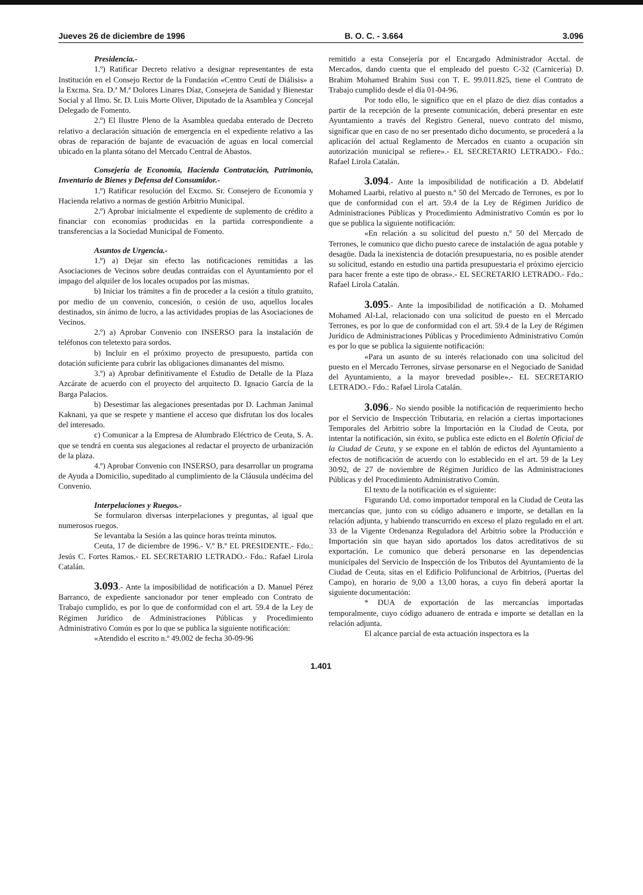Jueves 26 de diciembre de 1996 B. O. C. - 3.664 3.096
Presidencia.-
1.º) Ratificar Decreto relativo a designar representantes de esta Institución en el Consejo Rector de la Fundación «Centro Ceutí de Diálisis» a la Excma. Sra. D.ª M.ª Dolores Linares Díaz, Consejera de Sanidad y Bienestar Social y al Ilmo. Sr. D. Luis Morte Oliver, Diputado de la Asamblea y Concejal Delegado de Fomento.
2.º) El Ilustre Pleno de la Asamblea quedaba enterado de Decreto relativo a declaración situación de emergencia en el expediente relativo a las obras de reparación de bajante de evacuación de aguas en local comercial ubicado en la planta sótano del Mercado Central de Abastos.
Consejería de Economía, Hacienda Contratación, Patrimonio, Inventario de Bienes y Defensa del Consumidor.-
1.º) Ratificar resolución del Excmo. Sr. Consejero de Economía y Hacienda relativo a normas de gestión Arbitrio Municipal.
2.º) Aprobar inicialmente el expediente de suplemento de crédito a financiar con economías producidas en la partida correspondiente a transferencias a la Sociedad Municipal de Fomento.
Asuntos de Urgencia.-
1.º) a) Dejar sin efecto las notificaciones remitidas a las Asociaciones de Vecinos sobre deudas contraídas con el Ayuntamiento por el impago del alquiler de los locales ocupados por las mismas.
b) Iniciar los trámites a fin de proceder a la cesión a título gratuito, por medio de un convenio, concesión, o cesión de uso, aquellos locales destinados, sin ánimo de lucro, a las actividades propias de las Asociaciones de Vecinos.
2.º) a) Aprobar Convenio con INSERSO para la instalación de teléfonos con teletexto para sordos.
b) Incluir en el próximo proyecto de presupuesto, partida con dotación suficiente para cubrir las obligaciones dimanantes del mismo.
3.º) a) Aprobar definitivamente el Estudio de Detalle de la Plaza Azcárate de acuerdo con el proyecto del arquitecto D. Ignacio García de la Barga Palacios.
b) Desestimar las alegaciones presentadas por D. Lachman Janimal Kaknani, ya que se respete y mantiene el acceso que disfrutan los dos locales del interesado.
c) Comunicar a la Empresa de Alumbrado Eléctrico de Ceuta, S. A. que se tendrá en cuenta sus alegaciones al redactar el proyecto de urbanización de la plaza.
4.º) Aprobar Convenio con INSERSO, para desarrollar un programa de Ayuda a Domicilio, supeditado al cumplimiento de la Cláusula undécima del Convenio.
Interpelaciones y Ruegos.-
Se formularon diversas interpelaciones y preguntas, al igual que numerosos ruegos.
Se levantaba la Sesión a las quince horas treinta minutos.
Ceuta, 17 de diciembre de 1996.- V.º B.º EL PRESIDENTE.- Fdo.: Jesús C. Fortes Ramos.- EL SECRETARIO LETRADO.- Fdo.: Rafael Lirola Catalán.
3.093.- Ante la imposibilidad de notificación a D. Manuel Pérez Barranco, de expediente sancionador por tener empleado con Contrato de Trabajo cumplido, es por lo que de conformidad con el art. 59.4 de la Ley de Régimen Jurídico de Administraciones Públicas y Procedimiento Administrativo Común es por lo que se publica la siguiente notificación:
«Atendido el escrito n.º 49.002 de fecha 30-09-96
remitido a esta Consejería por el Encargado Administrador Acctal. de Mercados, dando cuenta que el empleado del puesto C-32 (Carnicería) D. Brahim Mohamed Brahim Susi con T. E. 99.011.825, tiene el Contrato de Trabajo cumplido desde el día 01-04-96.
Por todo ello, le significo que en el plazo de diez días contados a partir de la recepción de la presente comunicación, deberá presentar en este Ayuntamiento a través del Registro General, nuevo contrato del mismo, significar que en caso de no ser presentado dicho documento, se procederá a la aplicación del actual Reglamento de Mercados en cuanto a ocupación sin autorización municipal se refiere».- EL SECRETARIO LETRADO.- Fdo.: Rafael Lirola Catalán.
3.094.- Ante la imposibilidad de notificación a D. Abdelatif Mohamed Laarbi, relativo al puesto n.º 50 del Mercado de Terrones, es por lo que de conformidad con el art. 59.4 de la Ley de Régimen Jurídico de Administraciones Públicas y Procedimiento Administrativo Común es por lo que se publica la siguiente notificación:
«En relación a su solicitud del puesto n.º 50 del Mercado de Terrones, le comunico que dicho puesto carece de instalación de agua potable y desagüe. Dada la inexistencia de dotación presupuestaria, no es posible atender su solicitud, estando en estudio una partida presupuestaria el próximo ejercicio para hacer frente a este tipo de obras».- EL SECRETARIO LETRADO.- Fdo.: Rafael Lirola Catalán.
3.095.- Ante la imposibilidad de notificación a D. Mohamed Mohamed Al-Lal, relacionado con una solicitud de puesto en el Mercado Terrones, es por lo que de conformidad con el art. 59.4 de la Ley de Régimen Jurídico de Administraciones Públicas y Procedimiento Administrativo Común es por lo que se publica la siguiente notificación:
«Para un asunto de su interés relacionado con una solicitud del puesto en el Mercado Terrones, sírvase personarse en el Negociado de Sanidad del Ayuntamiento, a la mayor brevedad posible».- EL SECRETARIO LETRADO.- Fdo.: Rafael Lirola Catalán.
3.096.- No siendo posible la notificación de requerimiento hecho por el Servicio de Inspección Tributaria, en relación a ciertas importaciones Temporales del Arbitrio sobre la Importación en la Ciudad de Ceuta, por intentar la notificación, sin éxito, se publica este edicto en el Boletín Oficial de la Ciudad de Ceuta, y se expone en el tablón de edictos del Ayuntamiento a efectos de notificación de acuerdo con lo establecido en el art. 59 de la Ley 30/92, de 27 de noviembre de Régimen Jurídico de las Administraciones Públicas y del Procedimiento Administrativo Común.
El texto de la notificación es el siguiente:
Figurando Ud. como importador temporal en la Ciudad de Ceuta las mercancías que, junto con su código aduanero e importe, se detallan en la relación adjunta, y habiendo transcurrido en exceso el plazo regulado en el art. 33 de la Vigente Ordenanza Reguladora del Arbitrio sobre la Producción e Importación sin que hayan sido aportados los datos acreditativos de su exportación. Le comunico que deberá personarse en las dependencias municipales del Servicio de Inspección de los Tributos del Ayuntamiento de la Ciudad de Ceuta, sitas en el Edificio Polifuncional de Arbitrios, (Puertas del Campo), en horario de 9,00 a 13,00 horas, a cuyo fin deberá aportar la siguiente documentación:
* DUA de exportación de las mercancías importadas temporalmente, cuyo código aduanero de entrada e importe se detallan en la relación adjunta.
El alcance parcial de esta actuación inspectora es la
1.401